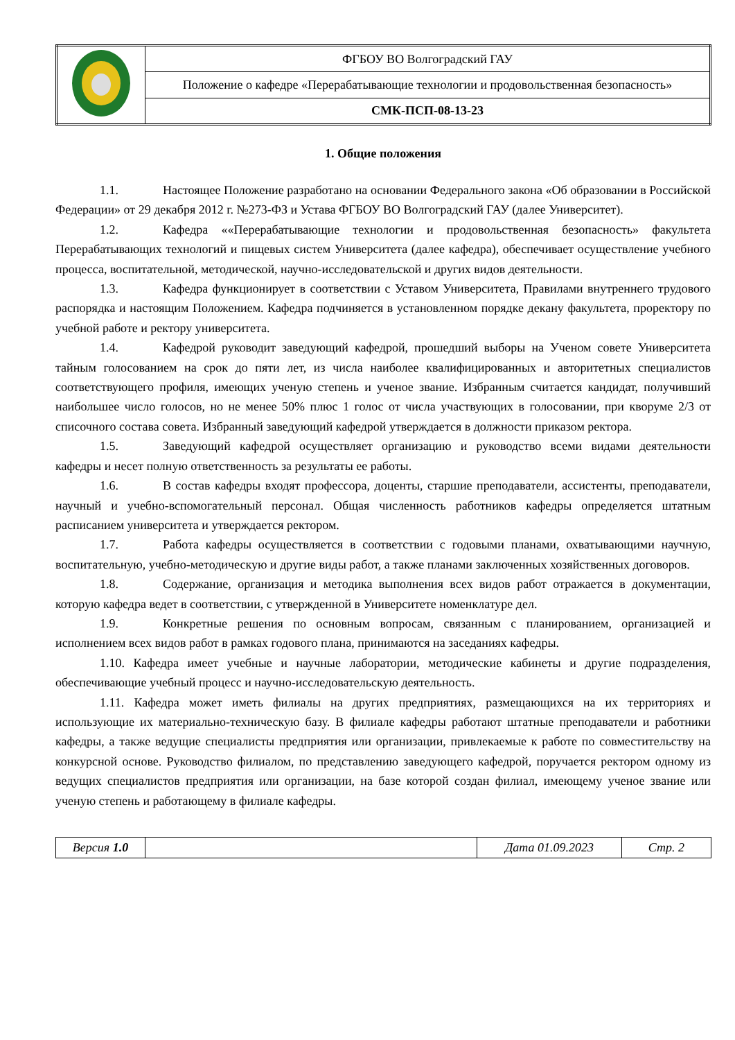| | ФГБОУ ВО Волгоградский ГАУ |
| | Положение о кафедре «Перерабатывающие технологии и продовольственная безопасность» |
| | СМК-ПСП-08-13-23 |
1. Общие положения
1.1. Настоящее Положение разработано на основании Федерального закона «Об образовании в Российской Федерации» от 29 декабря 2012 г. №273-ФЗ и Устава ФГБОУ ВО Волгоградский ГАУ (далее Университет).
1.2. Кафедра ««Перерабатывающие технологии и продовольственная безопасность» факультета Перерабатывающих технологий и пищевых систем Университета (далее кафедра), обеспечивает осуществление учебного процесса, воспитательной, методической, научно-исследовательской и других видов деятельности.
1.3. Кафедра функционирует в соответствии с Уставом Университета, Правилами внутреннего трудового распорядка и настоящим Положением. Кафедра подчиняется в установленном порядке декану факультета, проректору по учебной работе и ректору университета.
1.4. Кафедрой руководит заведующий кафедрой, прошедший выборы на Ученом совете Университета тайным голосованием на срок до пяти лет, из числа наиболее квалифицированных и авторитетных специалистов соответствующего профиля, имеющих ученую степень и ученое звание. Избранным считается кандидат, получивший наибольшее число голосов, но не менее 50% плюс 1 голос от числа участвующих в голосовании, при кворуме 2/3 от списочного состава совета. Избранный заведующий кафедрой утверждается в должности приказом ректора.
1.5. Заведующий кафедрой осуществляет организацию и руководство всеми видами деятельности кафедры и несет полную ответственность за результаты ее работы.
1.6. В состав кафедры входят профессора, доценты, старшие преподаватели, ассистенты, преподаватели, научный и учебно-вспомогательный персонал. Общая численность работников кафедры определяется штатным расписанием университета и утверждается ректором.
1.7. Работа кафедры осуществляется в соответствии с годовыми планами, охватывающими научную, воспитательную, учебно-методическую и другие виды работ, а также планами заключенных хозяйственных договоров.
1.8. Содержание, организация и методика выполнения всех видов работ отражается в документации, которую кафедра ведет в соответствии, с утвержденной в Университете номенклатуре дел.
1.9. Конкретные решения по основным вопросам, связанным с планированием, организацией и исполнением всех видов работ в рамках годового плана, принимаются на заседаниях кафедры.
1.10. Кафедра имеет учебные и научные лаборатории, методические кабинеты и другие подразделения, обеспечивающие учебный процесс и научно-исследовательскую деятельность.
1.11. Кафедра может иметь филиалы на других предприятиях, размещающихся на их территориях и использующие их материально-техническую базу. В филиале кафедры работают штатные преподаватели и работники кафедры, а также ведущие специалисты предприятия или организации, привлекаемые к работе по совместительству на конкурсной основе. Руководство филиалом, по представлению заведующего кафедрой, поручается ректором одному из ведущих специалистов предприятия или организации, на базе которой создан филиал, имеющему ученое звание или ученую степень и работающему в филиале кафедры.
| Версия 1.0 | | Дата 01.09.2023 | Стр. 2 |